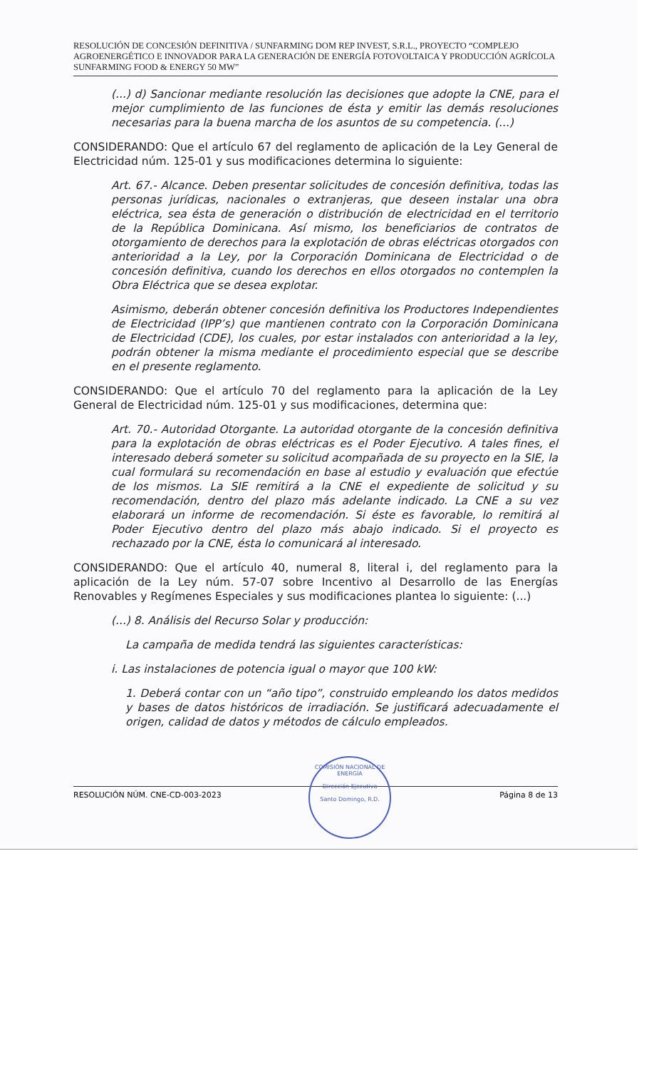RESOLUCIÓN DE CONCESIÓN DEFINITIVA / SUNFARMING DOM REP INVEST, S.R.L., PROYECTO “COMPLEJO AGROENERGÉTICO E INNOVADOR PARA LA GENERACIÓN DE ENERGÍA FOTOVOLTAICA Y PRODUCCIÓN AGRÍCOLA SUNFARMING FOOD & ENERGY 50 MW”
(...) d) Sancionar mediante resolución las decisiones que adopte la CNE, para el mejor cumplimiento de las funciones de ésta y emitir las demás resoluciones necesarias para la buena marcha de los asuntos de su competencia. (...)
CONSIDERANDO: Que el artículo 67 del reglamento de aplicación de la Ley General de Electricidad núm. 125-01 y sus modificaciones determina lo siguiente:
Art. 67.- Alcance. Deben presentar solicitudes de concesión definitiva, todas las personas jurídicas, nacionales o extranjeras, que deseen instalar una obra eléctrica, sea ésta de generación o distribución de electricidad en el territorio de la República Dominicana. Así mismo, los beneficiarios de contratos de otorgamiento de derechos para la explotación de obras eléctricas otorgados con anterioridad a la Ley, por la Corporación Dominicana de Electricidad o de concesión definitiva, cuando los derechos en ellos otorgados no contemplen la Obra Eléctrica que se desea explotar.
Asimismo, deberán obtener concesión definitiva los Productores Independientes de Electricidad (IPP’s) que mantienen contrato con la Corporación Dominicana de Electricidad (CDE), los cuales, por estar instalados con anterioridad a la ley, podrán obtener la misma mediante el procedimiento especial que se describe en el presente reglamento.
CONSIDERANDO: Que el artículo 70 del reglamento para la aplicación de la Ley General de Electricidad núm. 125-01 y sus modificaciones, determina que:
Art. 70.- Autoridad Otorgante. La autoridad otorgante de la concesión definitiva para la explotación de obras eléctricas es el Poder Ejecutivo. A tales fines, el interesado deberá someter su solicitud acompañada de su proyecto en la SIE, la cual formulará su recomendación en base al estudio y evaluación que efectúe de los mismos. La SIE remitirá a la CNE el expediente de solicitud y su recomendación, dentro del plazo más adelante indicado. La CNE a su vez elaborará un informe de recomendación. Si éste es favorable, lo remitirá al Poder Ejecutivo dentro del plazo más abajo indicado. Si el proyecto es rechazado por la CNE, ésta lo comunicará al interesado.
CONSIDERANDO: Que el artículo 40, numeral 8, literal i, del reglamento para la aplicación de la Ley núm. 57-07 sobre Incentivo al Desarrollo de las Energías Renovables y Regímenes Especiales y sus modificaciones plantea lo siguiente: (...)
(...) 8. Análisis del Recurso Solar y producción:
La campaña de medida tendrá las siguientes características:
i. Las instalaciones de potencia igual o mayor que 100 kW:
1. Deberá contar con un “año tipo”, construido empleando los datos medidos y bases de datos históricos de irradiación. Se justificará adecuadamente el origen, calidad de datos y métodos de cálculo empleados.
RESOLUCIÓN NÚM. CNE-CD-003-2023 Página 8 de 13
COMISIÓN NACIONAL DE ENERGÍA
Dirección Ejecutiva
Santo Domingo, R.D.